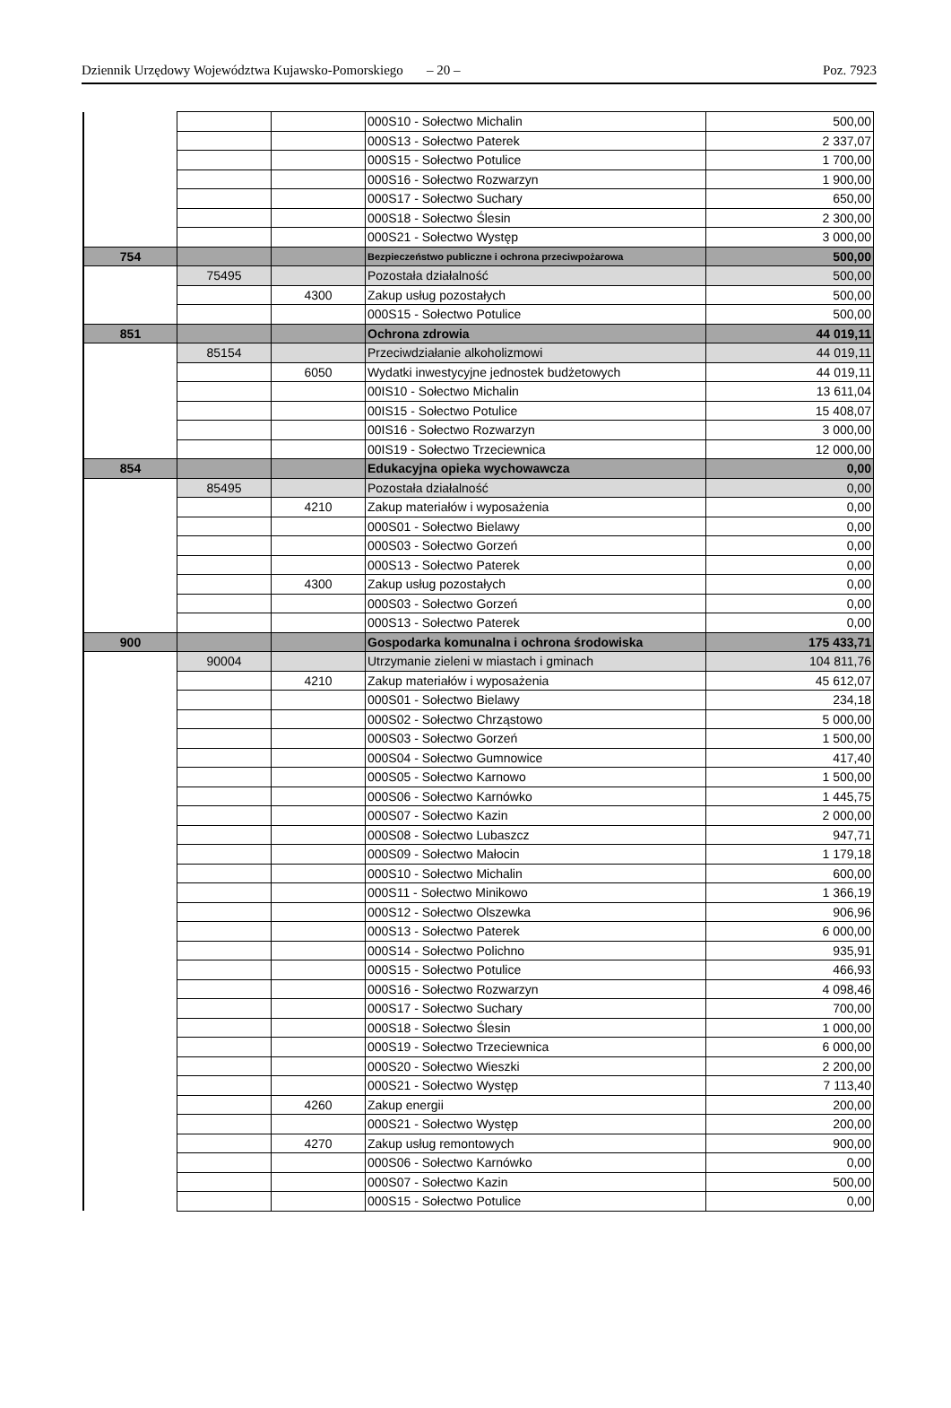Dziennik Urzędowy Województwa Kujawsko-Pomorskiego – 20 – Poz. 7923
| | | | 000S10 - Sołectwo Michalin | 500,00 |
| | | | 000S13 - Sołectwo Paterek | 2 337,07 |
| | | | 000S15 - Sołectwo Potulice | 1 700,00 |
| | | | 000S16 - Sołectwo Rozwarzyn | 1 900,00 |
| | | | 000S17 - Sołectwo Suchary | 650,00 |
| | | | 000S18 - Sołectwo Ślesin | 2 300,00 |
| | | | 000S21 - Sołectwo Występ | 3 000,00 |
| 754 | | | Bezpieczeństwo publiczne i ochrona przeciwpożarowa | 500,00 |
| | 75495 | | Pozostała działalność | 500,00 |
| | | 4300 | Zakup usług pozostałych | 500,00 |
| | | | 000S15 - Sołectwo Potulice | 500,00 |
| 851 | | | Ochrona zdrowia | 44 019,11 |
| | 85154 | | Przeciwdziałanie alkoholizmowi | 44 019,11 |
| | | 6050 | Wydatki inwestycyjne jednostek budżetowych | 44 019,11 |
| | | | 00IS10 - Sołectwo Michalin | 13 611,04 |
| | | | 00IS15 - Sołectwo Potulice | 15 408,07 |
| | | | 00IS16 - Sołectwo Rozwarzyn | 3 000,00 |
| | | | 00IS19 - Sołectwo Trzeciewnica | 12 000,00 |
| 854 | | | Edukacyjna opieka wychowawcza | 0,00 |
| | 85495 | | Pozostała działalność | 0,00 |
| | | 4210 | Zakup materiałów i wyposażenia | 0,00 |
| | | | 000S01 - Sołectwo Bielawy | 0,00 |
| | | | 000S03 - Sołectwo Gorzeń | 0,00 |
| | | | 000S13 - Sołectwo Paterek | 0,00 |
| | | 4300 | Zakup usług pozostałych | 0,00 |
| | | | 000S03 - Sołectwo Gorzeń | 0,00 |
| | | | 000S13 - Sołectwo Paterek | 0,00 |
| 900 | | | Gospodarka komunalna i ochrona środowiska | 175 433,71 |
| | 90004 | | Utrzymanie zieleni w miastach i gminach | 104 811,76 |
| | | 4210 | Zakup materiałów i wyposażenia | 45 612,07 |
| | | | 000S01 - Sołectwo Bielawy | 234,18 |
| | | | 000S02 - Sołectwo Chrząstowo | 5 000,00 |
| | | | 000S03 - Sołectwo Gorzeń | 1 500,00 |
| | | | 000S04 - Sołectwo Gumnowice | 417,40 |
| | | | 000S05 - Sołectwo Karnowo | 1 500,00 |
| | | | 000S06 - Sołectwo Karnówko | 1 445,75 |
| | | | 000S07 - Sołectwo Kazin | 2 000,00 |
| | | | 000S08 - Sołectwo Lubaszcz | 947,71 |
| | | | 000S09 - Sołectwo Małocin | 1 179,18 |
| | | | 000S10 - Sołectwo Michalin | 600,00 |
| | | | 000S11 - Sołectwo Minikowo | 1 366,19 |
| | | | 000S12 - Sołectwo Olszewka | 906,96 |
| | | | 000S13 - Sołectwo Paterek | 6 000,00 |
| | | | 000S14 - Sołectwo Polichno | 935,91 |
| | | | 000S15 - Sołectwo Potulice | 466,93 |
| | | | 000S16 - Sołectwo Rozwarzyn | 4 098,46 |
| | | | 000S17 - Sołectwo Suchary | 700,00 |
| | | | 000S18 - Sołectwo Ślesin | 1 000,00 |
| | | | 000S19 - Sołectwo Trzeciewnica | 6 000,00 |
| | | | 000S20 - Sołectwo Wieszki | 2 200,00 |
| | | | 000S21 - Sołectwo Występ | 7 113,40 |
| | | 4260 | Zakup energii | 200,00 |
| | | | 000S21 - Sołectwo Występ | 200,00 |
| | | 4270 | Zakup usług remontowych | 900,00 |
| | | | 000S06 - Sołectwo Karnówko | 0,00 |
| | | | 000S07 - Sołectwo Kazin | 500,00 |
| | | | 000S15 - Sołectwo Potulice | 0,00 |